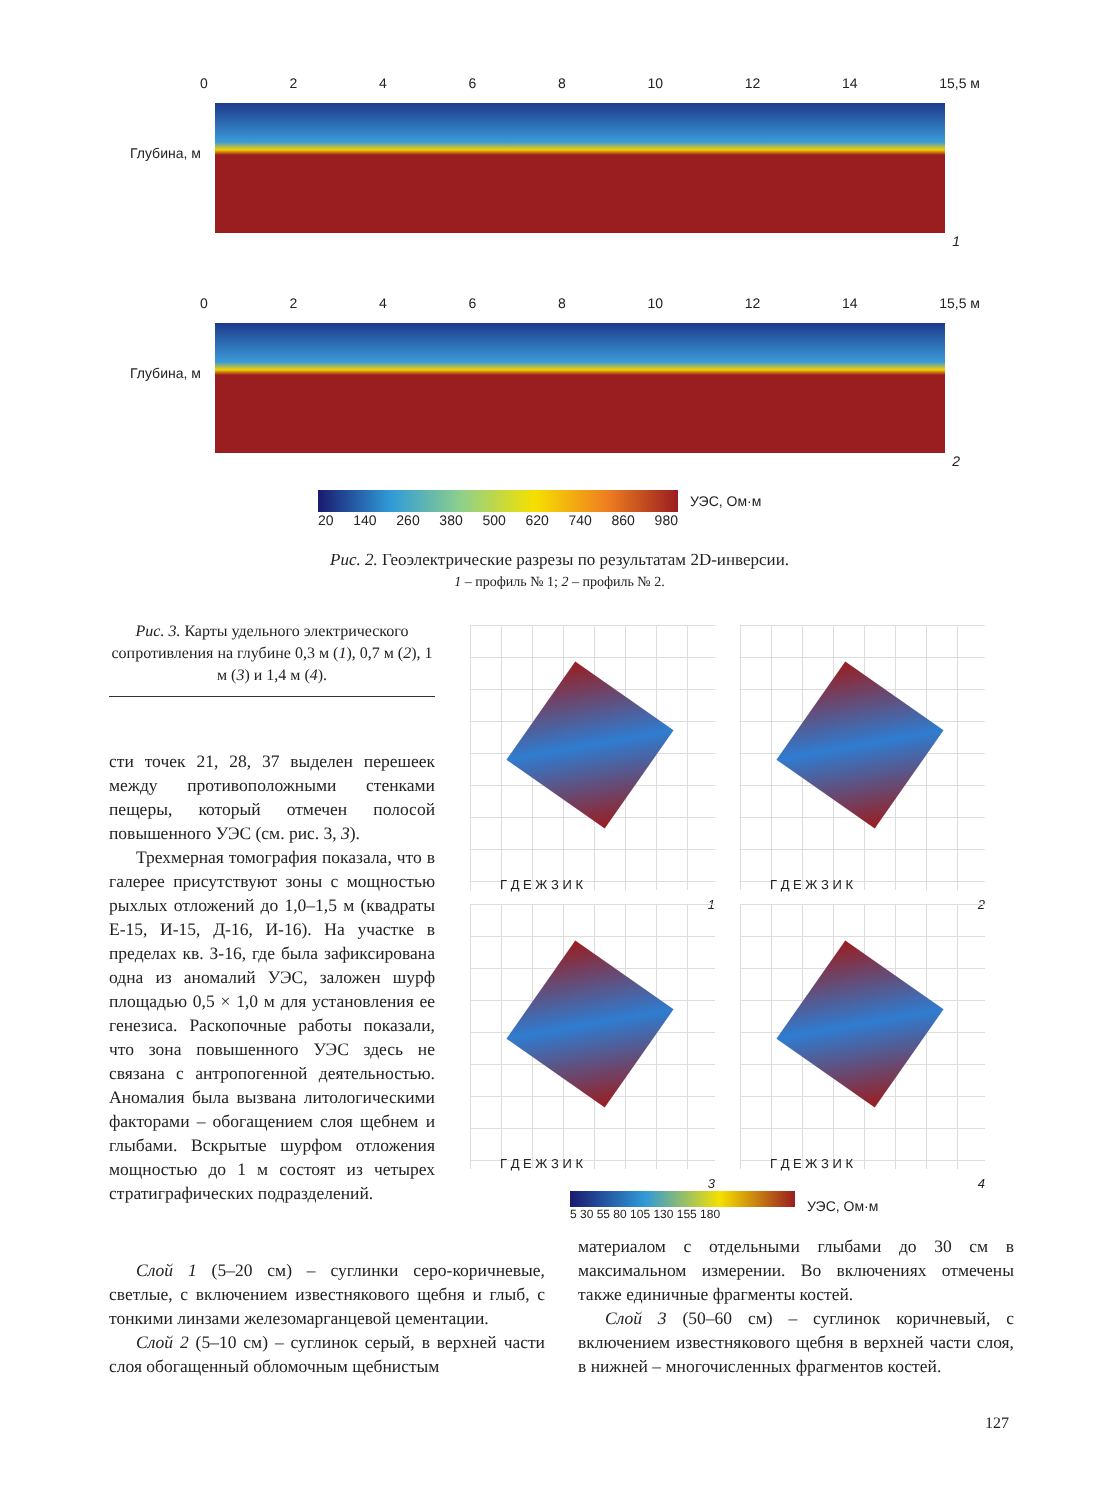02468 10 12 14 15,5 м
Глубина, м
1
02468 10 12 14 15,5 м
Глубина, м
2
УЭС, Ом·м
20 140 260 380 500 620 740 860 980
Рис. 2. Геоэлектрические разрезы по результатам 2D-инверсии.
1 – профиль № 1; 2 – профиль № 2.
Рис. 3. Карты удельного электрического сопротивления на глубине 0,3 м (1), 0,7 м (2), 1 м (3) и 1,4 м (4).
сти точек 21, 28, 37 выделен перешеек между противоположными стенками пещеры, который отмечен полосой повышенного УЭС (см. рис. 3, 3).
Трехмерная томография показала, что в галерее присутствуют зоны с мощностью рыхлых отложений до 1,0–1,5 м (квадраты Е-15, И-15, Д-16, И-16). На участке в пределах кв. З-16, где была зафиксирована одна из аномалий УЭС, заложен шурф площадью 0,5 × 1,0 м для установления ее генезиса. Раскопочные работы показали, что зона повышенного УЭС здесь не связана с антропогенной деятельностью. Аномалия была вызвана литологическими факторами – обогащением слоя щебнем и глыбами. Вскрытые шурфом отложения мощностью до 1 м состоят из четырех стратиграфических подразделений.
Г Д Е Ж З И К 1 Г Д Е Ж З И К 2 Г Д Е Ж З И К 3 Г Д Е Ж З И К 4
5 30 55 80 105 130 155 180
УЭС, Ом·м
Слой 1 (5–20 см) – суглинки серо-коричневые, светлые, с включением известнякового щебня и глыб, с тонкими линзами железомарганцевой цементации.
Слой 2 (5–10 см) – суглинок серый, в верхней части слоя обогащенный обломочным щебнистым
материалом с отдельными глыбами до 30 см в максимальном измерении. Во включениях отмечены также единичные фрагменты костей.
Слой 3 (50–60 см) – суглинок коричневый, с включением известнякового щебня в верхней части слоя, в нижней – многочисленных фрагментов костей.
127